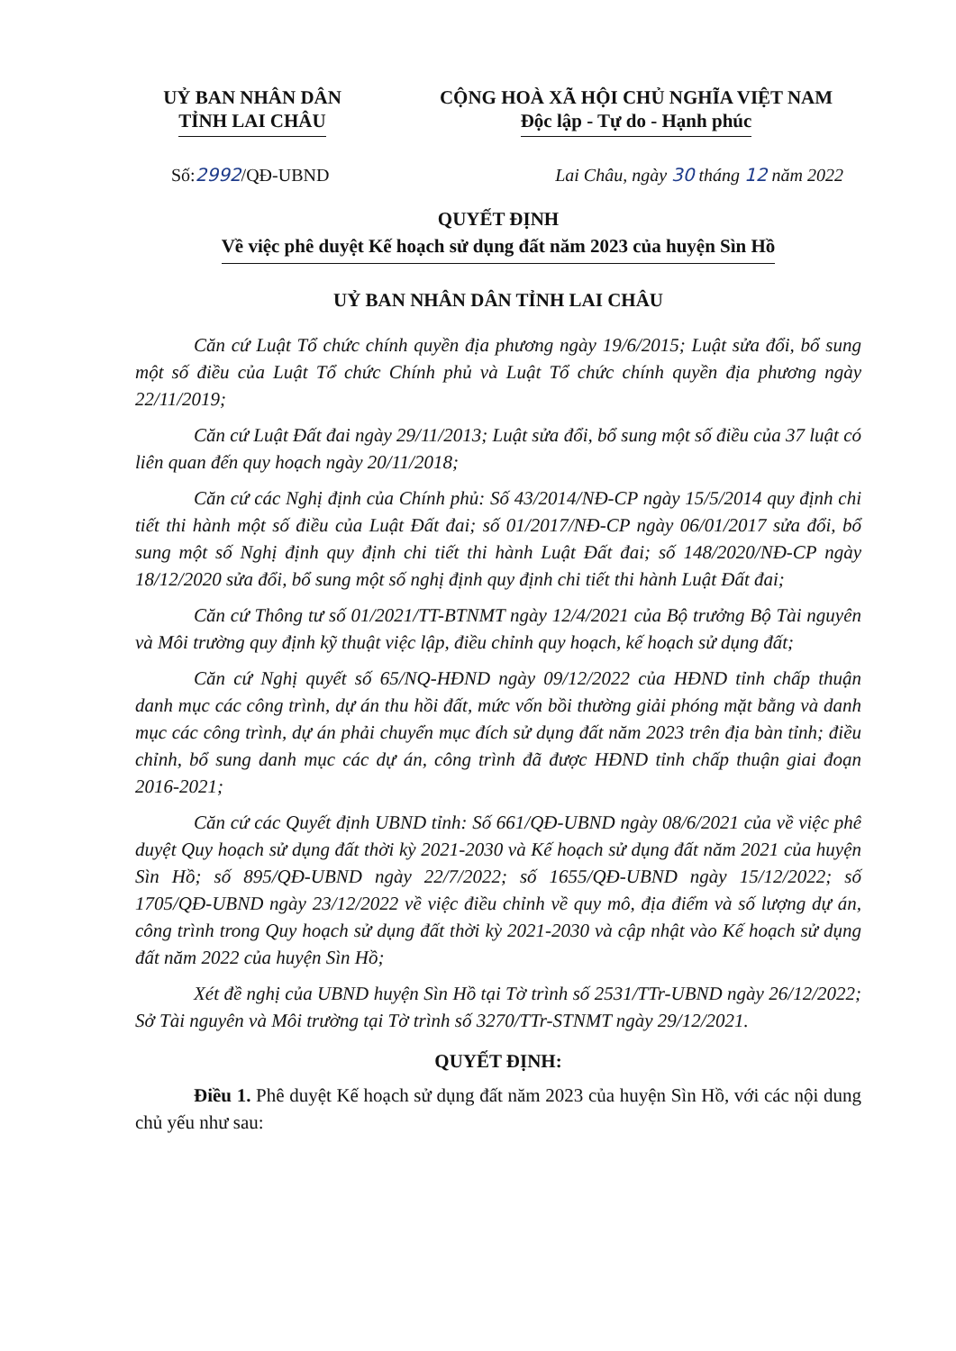UỶ BAN NHÂN DÂN
TỈNH LAI CHÂU
CỘNG HOÀ XÃ HỘI CHỦ NGHĨA VIỆT NAM
Độc lập - Tự do - Hạnh phúc
Số:2992/QĐ-UBND Lai Châu, ngày 30 tháng 12 năm 2022
QUYẾT ĐỊNH
Về việc phê duyệt Kế hoạch sử dụng đất năm 2023 của huyện Sìn Hồ
UỶ BAN NHÂN DÂN TỈNH LAI CHÂU
Căn cứ Luật Tổ chức chính quyền địa phương ngày 19/6/2015; Luật sửa đổi, bổ sung một số điều của Luật Tổ chức Chính phủ và Luật Tổ chức chính quyền địa phương ngày 22/11/2019;
Căn cứ Luật Đất đai ngày 29/11/2013; Luật sửa đổi, bổ sung một số điều của 37 luật có liên quan đến quy hoạch ngày 20/11/2018;
Căn cứ các Nghị định của Chính phủ: Số 43/2014/NĐ-CP ngày 15/5/2014 quy định chi tiết thi hành một số điều của Luật Đất đai; số 01/2017/NĐ-CP ngày 06/01/2017 sửa đổi, bổ sung một số Nghị định quy định chi tiết thi hành Luật Đất đai; số 148/2020/NĐ-CP ngày 18/12/2020 sửa đổi, bổ sung một số nghị định quy định chi tiết thi hành Luật Đất đai;
Căn cứ Thông tư số 01/2021/TT-BTNMT ngày 12/4/2021 của Bộ trưởng Bộ Tài nguyên và Môi trường quy định kỹ thuật việc lập, điều chỉnh quy hoạch, kế hoạch sử dụng đất;
Căn cứ Nghị quyết số 65/NQ-HĐND ngày 09/12/2022 của HĐND tỉnh chấp thuận danh mục các công trình, dự án thu hồi đất, mức vốn bồi thường giải phóng mặt bằng và danh mục các công trình, dự án phải chuyển mục đích sử dụng đất năm 2023 trên địa bàn tỉnh; điều chỉnh, bổ sung danh mục các dự án, công trình đã được HĐND tỉnh chấp thuận giai đoạn 2016-2021;
Căn cứ các Quyết định UBND tỉnh: Số 661/QĐ-UBND ngày 08/6/2021 của về việc phê duyệt Quy hoạch sử dụng đất thời kỳ 2021-2030 và Kế hoạch sử dụng đất năm 2021 của huyện Sìn Hồ; số 895/QĐ-UBND ngày 22/7/2022; số 1655/QĐ-UBND ngày 15/12/2022; số 1705/QĐ-UBND ngày 23/12/2022 về việc điều chỉnh về quy mô, địa điểm và số lượng dự án, công trình trong Quy hoạch sử dụng đất thời kỳ 2021-2030 và cập nhật vào Kế hoạch sử dụng đất năm 2022 của huyện Sìn Hồ;
Xét đề nghị của UBND huyện Sìn Hồ tại Tờ trình số 2531/TTr-UBND ngày 26/12/2022; Sở Tài nguyên và Môi trường tại Tờ trình số 3270/TTr-STNMT ngày 29/12/2021.
QUYẾT ĐỊNH:
Điều 1. Phê duyệt Kế hoạch sử dụng đất năm 2023 của huyện Sìn Hồ, với các nội dung chủ yếu như sau: